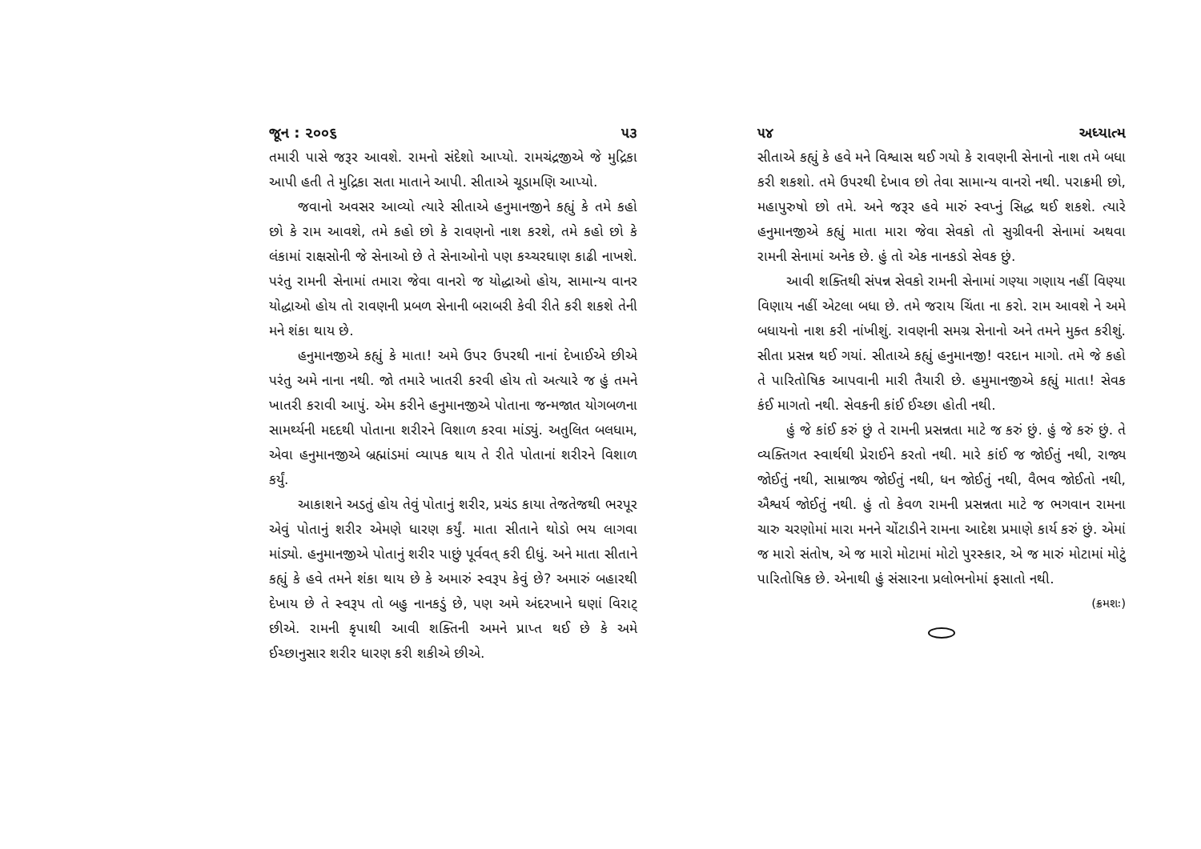જૂન : ૨૦૦૬ ૫૩
તમારી પાસે જરૂર આવશે. રામનો સંદેશો આપ્યો. રામચંદ્રજીએ જે મુદ્રિકા આપી હતી તે મુદ્રિકા સતા માતાને આપી. સીતાએ ચૂડામણિ આપ્યો.
જવાનો અવસર આવ્યો ત્યારે સીતાએ હનુમાનજીને કહ્યું કે તમે કહો છો કે રામ આવશે, તમે કહો છો કે રાવણનો નાશ કરશે, તમે કહો છો કે લંકામાં રાક્ષસોની જે સેનાઓ છે તે સેનાઓનો પણ કચ્ચરઘાણ કાઢી નાખશે. પરંતુ રામની સેનામાં તમારા જેવા વાનરો જ યોદ્ધાઓ હોય, સામાન્ય વાનર યોદ્ધાઓ હોય તો રાવણની પ્રબળ સેનાની બરાબરી કેવી રીતે કરી શકશે તેની મને શંકા થાય છે.
હનુમાનજીએ કહ્યું કે માતા! અમે ઉપર ઉપરથી નાનાં દેખાઈએ છીએ પરંતુ અમે નાના નથી. જો તમારે ખાતરી કરવી હોય તો અત્યારે જ હું તમને ખાતરી કરાવી આપું. એમ કરીને હનુમાનજીએ પોતાના જન્મજાત યોગબળના સામર્થ્યની મદદથી પોતાના શરીરને વિશાળ કરવા માંડ્યું. અતુલિત બલધામ, એવા હનુમાનજીએ બ્રહ્માંડમાં વ્યાપક થાય તે રીતે પોતાનાં શરીરને વિશાળ કર્યું.
આકાશને અડતું હોય તેવું પોતાનું શરીર, પ્રચંડ કાયા તેજતેજથી ભરપૂર એવું પોતાનું શરીર એમણે ધારણ કર્યું. માતા સીતાને થોડો ભય લાગવા માંડ્યો. હનુમાનજીએ પોતાનું શરીર પાછું પૂર્વવત્ કરી દીધું. અને માતા સીતાને કહ્યું કે હવે તમને શંકા થાય છે કે અમારું સ્વરૂપ કેવું છે? અમારું બહારથી દેખાય છે તે સ્વરૂપ તો બહુ નાનકડું છે, પણ અમે અંદરખાને ઘણાં વિરાટ્ છીએ. રામની કૃપાથી આવી શક્તિની અમને પ્રાપ્ત થઈ છે કે અમે ઈચ્છાનુસાર શરીર ધારણ કરી શકીએ છીએ.
૫૪ અધ્યાત્મ
સીતાએ કહ્યું કે હવે મને વિશ્વાસ થઈ ગયો કે રાવણની સેનાનો નાશ તમે બધા કરી શકશો. તમે ઉપરથી દેખાવ છો તેવા સામાન્ય વાનરો નથી. પરાક્રમી છો, મહાપુરુષો છો તમે. અને જરૂર હવે મારું સ્વપ્નું સિદ્ધ થઈ શકશે. ત્યારે હનુમાનજીએ કહ્યું માતા મારા જેવા સેવકો તો સુગ્રીવની સેનામાં અથવા રામની સેનામાં અનેક છે. હું તો એક નાનકડો સેવક છું.
આવી શક્તિથી સંપન્ન સેવકો રામની સેનામાં ગણ્યા ગણાય નહીં વિણ્યા વિણાય નહીં એટલા બધા છે. તમે જરાય ચિંતા ના કરો. રામ આવશે ને અમે બધાયનો નાશ કરી નાંખીશું. રાવણની સમગ્ર સેનાનો અને તમને મુક્ત કરીશું. સીતા પ્રસન્ન થઈ ગયાં. સીતાએ કહ્યું હનુમાનજી! વરદાન માગો. તમે જે કહો તે પારિતોષિક આપવાની મારી તૈયારી છે. હમુમાનજીએ કહ્યું માતા! સેવક કંઈ માગતો નથી. સેવકની કાંઈ ઈચ્છા હોતી નથી.
હું જે કાંઈ કરું છું તે રામની પ્રસન્નતા માટે જ કરું છું. હું જે કરું છું. તે વ્યક્તિગત સ્વાર્થથી પ્રેરાઈને કરતો નથી. મારે કાંઈ જ જોઈતું નથી, રાજ્ય જોઈતું નથી, સામ્રાજ્ય જોઈતું નથી, ધન જોઈતું નથી, વૈભવ જોઈતો નથી, ઐશ્વર્ય જોઈતું નથી. હું તો કેવળ રામની પ્રસન્નતા માટે જ ભગવાન રામના ચારુ ચરણોમાં મારા મનને ચોંટાડીને રામના આદેશ પ્રમાણે કાર્ય કરું છું. એમાં જ મારો સંતોષ, એ જ મારો મોટામાં મોટો પુરસ્કાર, એ જ મારું મોટામાં મોટું પારિતોષિક છે. એનાથી હું સંસારના પ્રલોભનોમાં ફસાતો નથી.
(ક્રમશઃ)